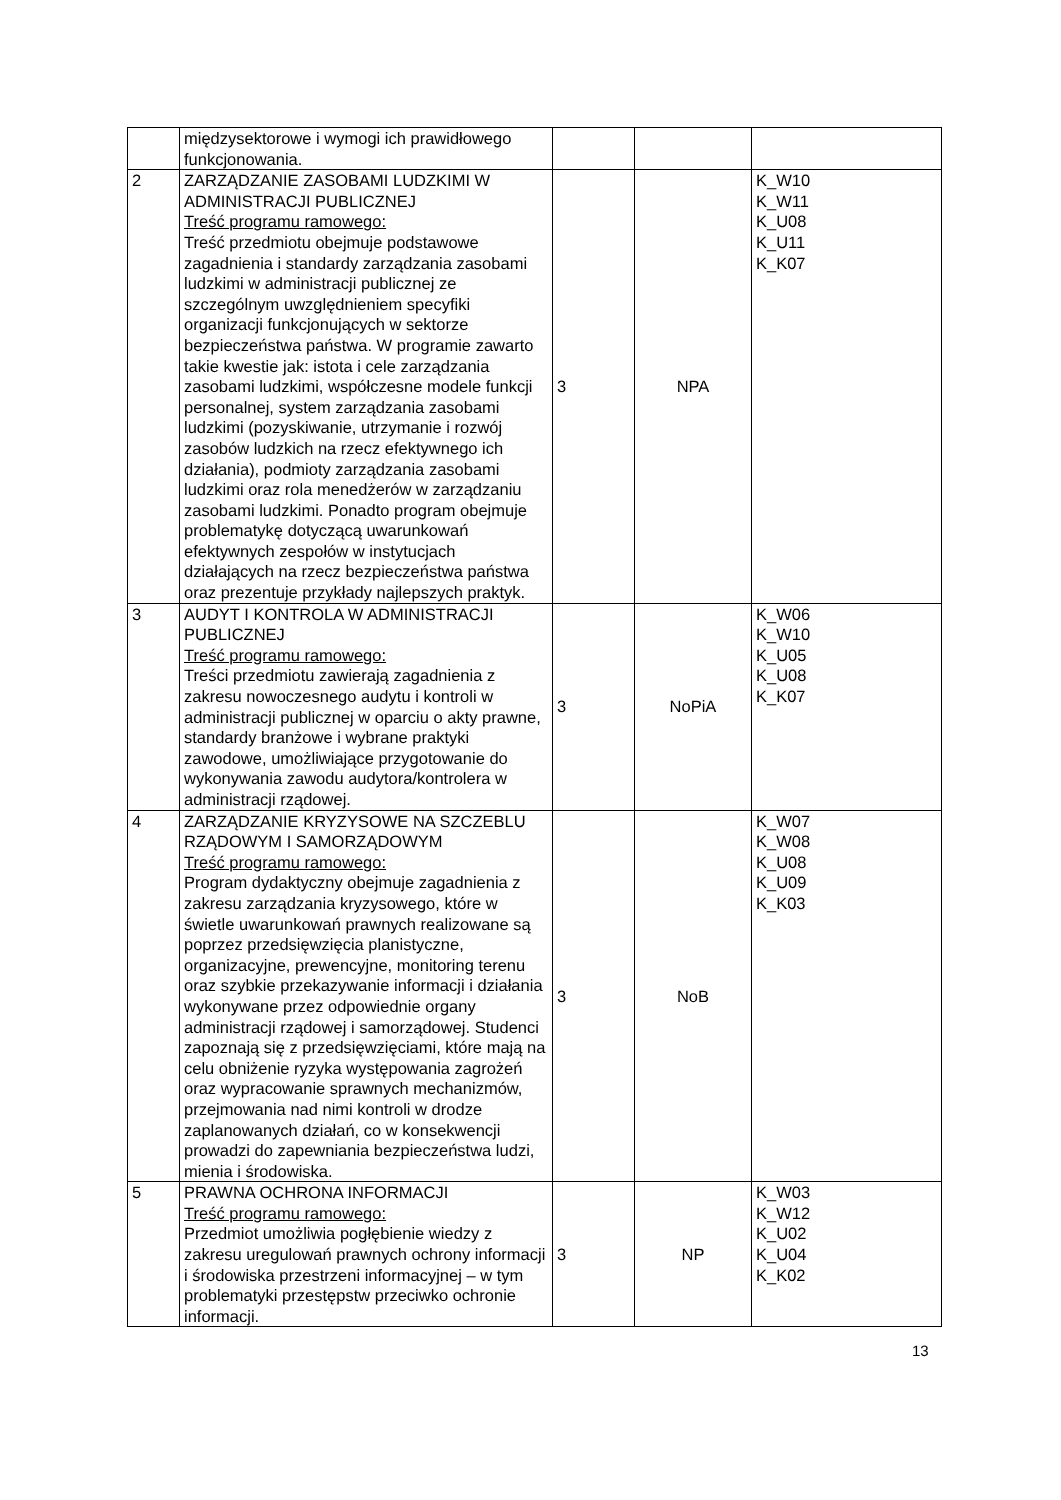| | międzysektorowe i wymogi ich prawidłowego funkcjonowania. | | | |
| 2 | ZARZĄDZANIE ZASOBAMI LUDZKIMI W ADMINISTRACJI PUBLICZNEJ Treść programu ramowego: Treść przedmiotu obejmuje podstawowe zagadnienia i standardy zarządzania zasobami ludzkimi w administracji publicznej ze szczególnym uwzględnieniem specyfiki organizacji funkcjonujących w sektorze bezpieczeństwa państwa. W programie zawarto takie kwestie jak: istota i cele zarządzania zasobami ludzkimi, współczesne modele funkcji personalnej, system zarządzania zasobami ludzkimi (pozyskiwanie, utrzymanie i rozwój zasobów ludzkich na rzecz efektywnego ich działania), podmioty zarządzania zasobami ludzkimi oraz rola menedżerów w zarządzaniu zasobami ludzkimi. Ponadto program obejmuje problematykę dotyczącą uwarunkowań efektywnych zespołów w instytucjach działających na rzecz bezpieczeństwa państwa oraz prezentuje przykłady najlepszych praktyk. | 3 | NPA | K_W10 K_W11 K_U08 K_U11 K_K07 |
| 3 | AUDYT I KONTROLA W ADMINISTRACJI PUBLICZNEJ Treść programu ramowego: Treści przedmiotu zawierają zagadnienia z zakresu nowoczesnego audytu i kontroli w administracji publicznej w oparciu o akty prawne, standardy branżowe i wybrane praktyki zawodowe, umożliwiające przygotowanie do wykonywania zawodu audytora/kontrolera w administracji rządowej. | 3 | NoPiA | K_W06 K_W10 K_U05 K_U08 K_K07 |
| 4 | ZARZĄDZANIE KRYZYSOWE NA SZCZEBLU RZĄDOWYM I SAMORZĄDOWYM Treść programu ramowego: Program dydaktyczny obejmuje zagadnienia z zakresu zarządzania kryzysowego, które w świetle uwarunkowań prawnych realizowane są poprzez przedsięwzięcia planistyczne, organizacyjne, prewencyjne, monitoring terenu oraz szybkie przekazywanie informacji i działania wykonywane przez odpowiednie organy administracji rządowej i samorządowej. Studenci zapoznają się z przedsięwzięciami, które mają na celu obniżenie ryzyka występowania zagrożeń oraz wypracowanie sprawnych mechanizmów, przejmowania nad nimi kontroli w drodze zaplanowanych działań, co w konsekwencji prowadzi do zapewniania bezpieczeństwa ludzi, mienia i środowiska. | 3 | NoB | K_W07 K_W08 K_U08 K_U09 K_K03 |
| 5 | PRAWNA OCHRONA INFORMACJI Treść programu ramowego: Przedmiot umożliwia pogłębienie wiedzy z zakresu uregulowań prawnych ochrony informacji i środowiska przestrzeni informacyjnej – w tym problematyki przestępstw przeciwko ochronie informacji. | 3 | NP | K_W03 K_W12 K_U02 K_U04 K_K02 |
13